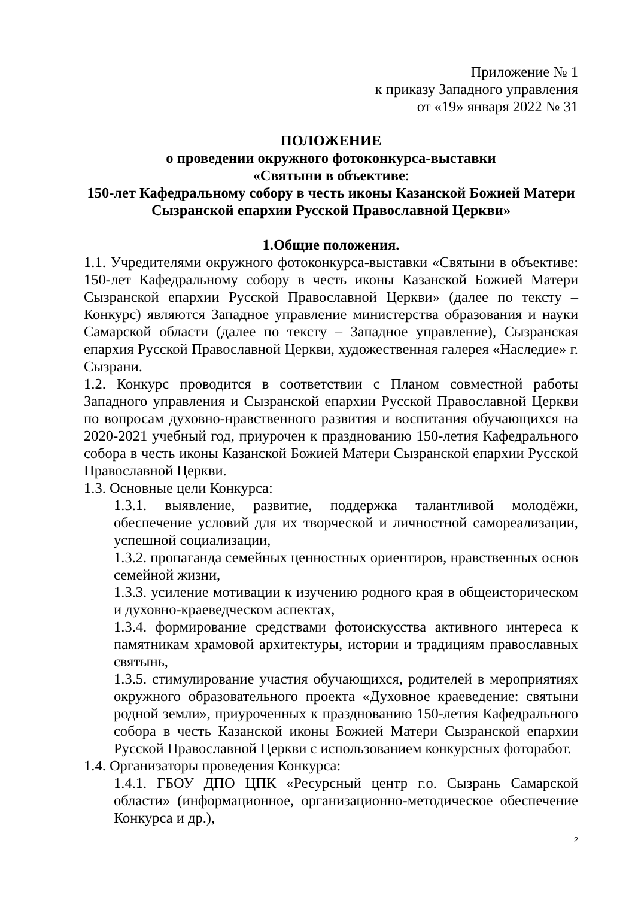Приложение № 1
к приказу Западного управления
от «19» января 2022 № 31
ПОЛОЖЕНИЕ
о проведении окружного фотоконкурса-выставки
«Святыни в объективе:
150-лет Кафедральному собору в честь иконы Казанской Божией Матери Сызранской епархии Русской Православной Церкви»
1.Общие положения.
1.1. Учредителями окружного фотоконкурса-выставки «Святыни в объективе: 150-лет Кафедральному собору в честь иконы Казанской Божией Матери Сызранской епархии Русской Православной Церкви» (далее по тексту – Конкурс) являются Западное управление министерства образования и науки Самарской области (далее по тексту – Западное управление), Сызранская епархия Русской Православной Церкви, художественная галерея «Наследие» г. Сызрани.
1.2. Конкурс проводится в соответствии с Планом совместной работы Западного управления и Сызранской епархии Русской Православной Церкви по вопросам духовно-нравственного развития и воспитания обучающихся на 2020-2021 учебный год, приурочен к празднованию 150-летия Кафедрального собора в честь иконы Казанской Божией Матери Сызранской епархии Русской Православной Церкви.
1.3. Основные цели Конкурса:
1.3.1. выявление, развитие, поддержка талантливой молодёжи, обеспечение условий для их творческой и личностной самореализации, успешной социализации,
1.3.2. пропаганда семейных ценностных ориентиров, нравственных основ семейной жизни,
1.3.3. усиление мотивации к изучению родного края в общеисторическом и духовно-краеведческом аспектах,
1.3.4. формирование средствами фотоискусства активного интереса к памятникам храмовой архитектуры, истории и традициям православных святынь,
1.3.5. стимулирование участия обучающихся, родителей в мероприятиях окружного образовательного проекта «Духовное краеведение: святыни родной земли», приуроченных к празднованию 150-летия Кафедрального собора в честь Казанской иконы Божией Матери Сызранской епархии Русской Православной Церкви с использованием конкурсных фоторабот.
1.4. Организаторы проведения Конкурса:
1.4.1. ГБОУ ДПО ЦПК «Ресурсный центр г.о. Сызрань Самарской области» (информационное, организационно-методическое обеспечение Конкурса и др.),
2